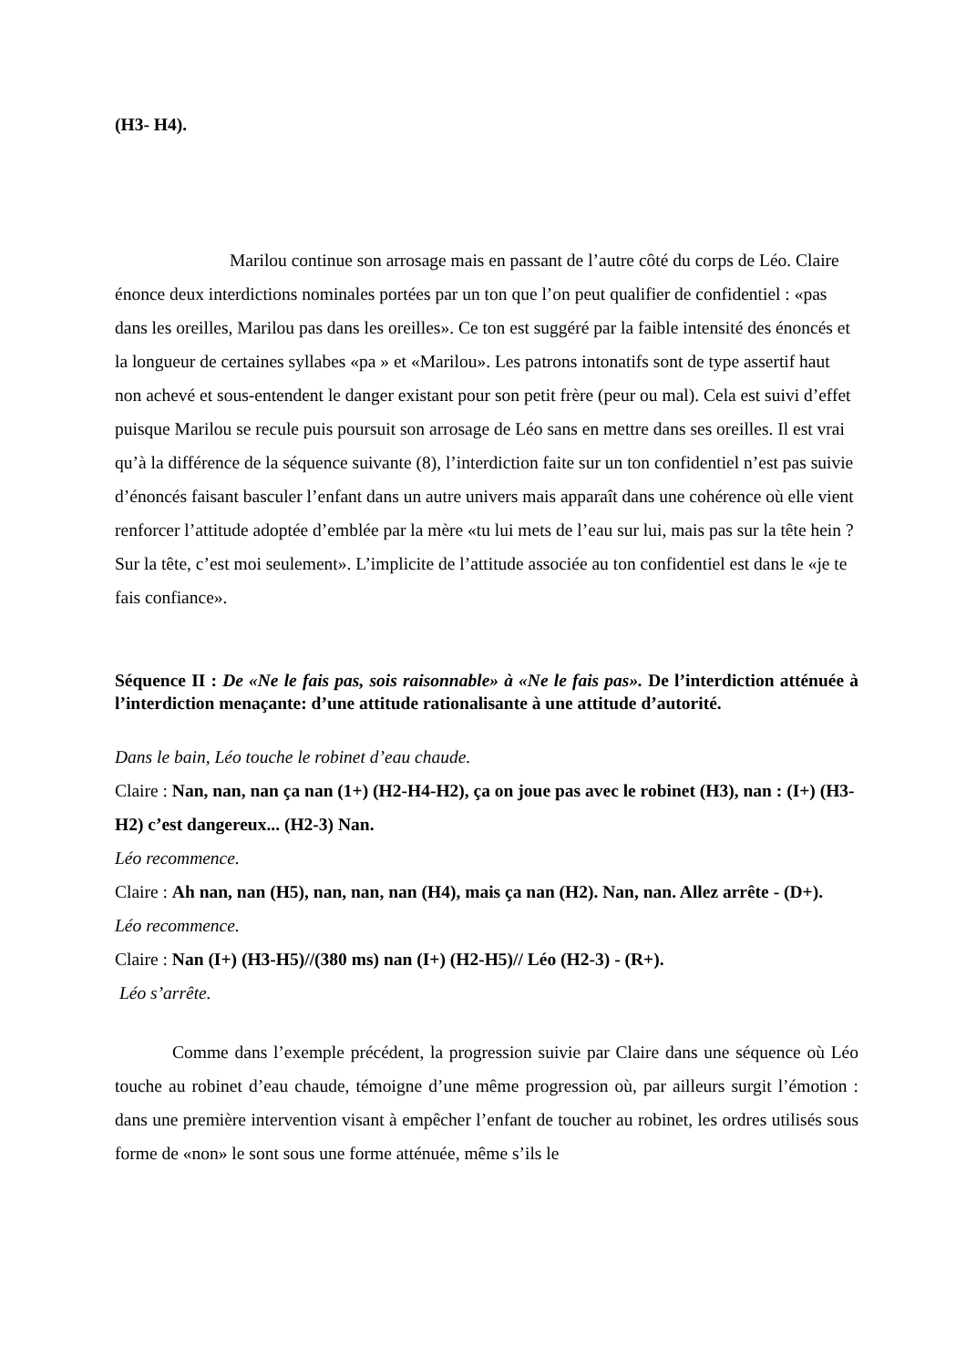(H3- H4).
Marilou continue son arrosage mais en passant de l’autre côté du corps de Léo. Claire énonce deux interdictions nominales portées par un ton que l’on peut qualifier de confidentiel : «pas dans les oreilles, Marilou pas dans les oreilles». Ce ton est suggéré par la faible intensité des énoncés et la longueur de certaines syllabes «pa » et «Marilou». Les patrons intonatifs sont de type assertif haut non achevé et sous-entendent le danger existant pour son petit frère (peur ou mal). Cela est suivi d’effet puisque Marilou se recule puis poursuit son arrosage de Léo sans en mettre dans ses oreilles. Il est vrai qu’à la différence de la séquence suivante (8), l’interdiction faite sur un ton confidentiel n’est pas suivie d’énoncés faisant basculer l’enfant dans un autre univers mais apparaît dans une cohérence où elle vient renforcer l’attitude adoptée d’emblée par la mère «tu lui mets de l’eau sur lui, mais pas sur la tête hein ? Sur la tête, c’est moi seulement». L’implicite de l’attitude associée au ton confidentiel est dans le «je te fais confiance».
Séquence II : De «Ne le fais pas, sois raisonnable» à «Ne le fais pas». De l’interdiction atténuée à l’interdiction menaçante: d’une attitude rationalisante à une attitude d’autorité.
Dans le bain, Léo touche le robinet d’eau chaude.
Claire : Nan, nan, nan ça nan (1+) (H2-H4-H2), ça on joue pas avec le robinet (H3), nan : (I+) (H3-H2) c’est dangereux... (H2-3) Nan.
Léo recommence.
Claire : Ah nan, nan (H5), nan, nan, nan (H4), mais ça nan (H2). Nan, nan. Allez arrête - (D+).
Léo recommence.
Claire : Nan (I+) (H3-H5)//(380 ms) nan (I+) (H2-H5)// Léo (H2-3) - (R+).
Léo s’arrête.
Comme dans l’exemple précédent, la progression suivie par Claire dans une séquence où Léo touche au robinet d’eau chaude, témoigne d’une même progression où, par ailleurs surgit l’émotion : dans une première intervention visant à empêcher l’enfant de toucher au robinet, les ordres utilisés sous forme de «non» le sont sous une forme atténuée, même s’ils le